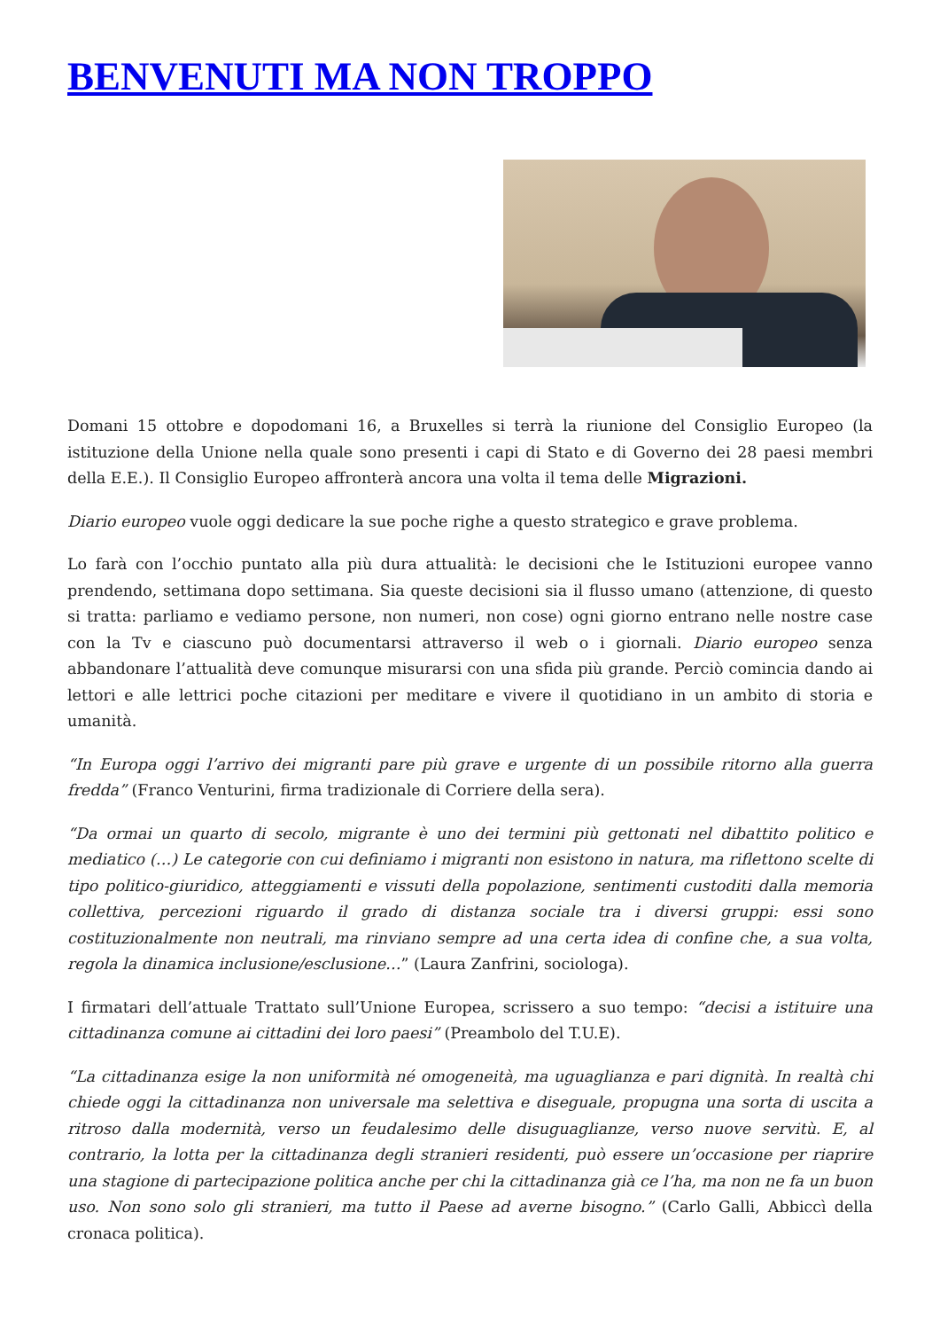BENVENUTI MA NON TROPPO
Domani 15 ottobre e dopodomani 16, a Bruxelles si terrà la riunione del Consiglio Europeo (la istituzione della Unione nella quale sono presenti i capi di Stato e di Governo dei 28 paesi membri della E.E.). Il Consiglio Europeo affronterà ancora una volta il tema delle Migrazioni.
Diario europeo vuole oggi dedicare la sue poche righe a questo strategico e grave problema.
Lo farà con l’occhio puntato alla più dura attualità: le decisioni che le Istituzioni europee vanno prendendo, settimana dopo settimana. Sia queste decisioni sia il flusso umano (attenzione, di questo si tratta: parliamo e vediamo persone, non numeri, non cose) ogni giorno entrano nelle nostre case con la Tv e ciascuno può documentarsi attraverso il web o i giornali. Diario europeo senza abbandonare l’attualità deve comunque misurarsi con una sfida più grande. Perciò comincia dando ai lettori e alle lettrici poche citazioni per meditare e vivere il quotidiano in un ambito di storia e umanità.
“In Europa oggi l’arrivo dei migranti pare più grave e urgente di un possibile ritorno alla guerra fredda” (Franco Venturini, firma tradizionale di Corriere della sera).
“Da ormai un quarto di secolo, migrante è uno dei termini più gettonati nel dibattito politico e mediatico (…) Le categorie con cui definiamo i migranti non esistono in natura, ma riflettono scelte di tipo politico-giuridico, atteggiamenti e vissuti della popolazione, sentimenti custoditi dalla memoria collettiva, percezioni riguardo il grado di distanza sociale tra i diversi gruppi: essi sono costituzionalmente non neutrali, ma rinviano sempre ad una certa idea di confine che, a sua volta, regola la dinamica inclusione/esclusione…” (Laura Zanfrini, sociologa).
I firmatari dell’attuale Trattato sull’Unione Europea, scrissero a suo tempo: “decisi a istituire una cittadinanza comune ai cittadini dei loro paesi” (Preambolo del T.U.E).
“La cittadinanza esige la non uniformità né omogeneità, ma uguaglianza e pari dignità. In realtà chi chiede oggi la cittadinanza non universale ma selettiva e diseguale, propugna una sorta di uscita a ritroso dalla modernità, verso un feudalesimo delle disuguaglianze, verso nuove servitù. E, al contrario, la lotta per la cittadinanza degli stranieri residenti, può essere un’occasione per riaprire una stagione di partecipazione politica anche per chi la cittadinanza già ce l’ha, ma non ne fa un buon uso. Non sono solo gli stranieri, ma tutto il Paese ad averne bisogno.” (Carlo Galli, Abbiccì della cronaca politica).